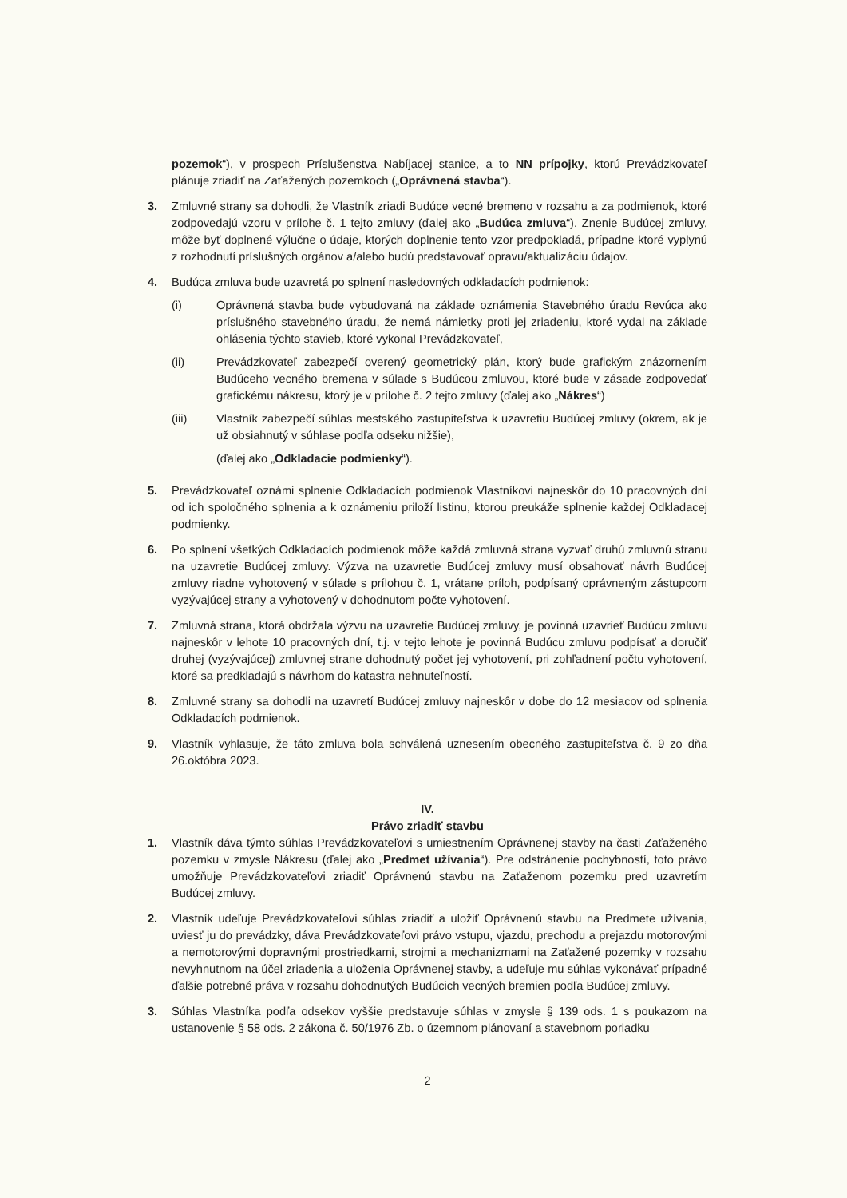pozemok“), v prospech Príslušenstva Nabíjacej stanice, a to NN prípojky, ktorú Prevádzkovateľ plánuje zriadiť na Zaťažených pozemkoch („Oprávnená stavba“).
3. Zmluvné strany sa dohodli, že Vlastník zriadi Budúce vecné bremeno v rozsahu a za podmienok, ktoré zodpovedajú vzoru v prílohe č. 1 tejto zmluvy (ďalej ako „Budúca zmluva“). Znenie Budúcej zmluvy, môže byť doplnené výlučne o údaje, ktorých doplnenie tento vzor predpokladá, prípadne ktoré vyplynú z rozhodnutí príslušných orgánov a/alebo budú predstavovať opravu/aktualizáciu údajov.
4. Budúca zmluva bude uzavretá po splnení nasledovných odkladacích podmienok:
(i) Oprávnená stavba bude vybudovaná na základe oznámenia Stavebného úradu Revúca ako príslušného stavebného úradu, že nemá námietky proti jej zriadeniu, ktoré vydal na základe ohlásenia týchto stavieb, ktoré vykonal Prevádzkovateľ,
(ii) Prevádzkovateľ zabezpečí overený geometrický plán, ktorý bude grafickým znázornením Budúceho vecného bremena v súlade s Budúcou zmluvou, ktoré bude v zásade zodpovedať grafickému nákresu, ktorý je v prílohe č. 2 tejto zmluvy (ďalej ako „Nákres“)
(iii) Vlastník zabezpečí súhlas mestského zastupiteľstva k uzavretiu Budúcej zmluvy (okrem, ak je už obsiahnutý v súhlase podľa odseku nižšie),
(ďalej ako „Odkladacie podmienky“).
5. Prevádzkovateľ oznámi splnenie Odkladacích podmienok Vlastníkovi najneskôr do 10 pracovných dní od ich spoločného splnenia a k oznámeniu priloží listinu, ktorou preukáže splnenie každej Odkladacej podmienky.
6. Po splnení všetkých Odkladacích podmienok môže každá zmluvná strana vyzvať druhú zmluvnú stranu na uzavretie Budúcej zmluvy. Výzva na uzavretie Budúcej zmluvy musí obsahovať návrh Budúcej zmluvy riadne vyhotovený v súlade s prílohou č. 1, vrátane príloh, podpísaný oprávneným zástupcom vyzývajúcej strany a vyhotovený v dohodnutom počte vyhotovení.
7. Zmluvná strana, ktorá obdržala výzvu na uzavretie Budúcej zmluvy, je povinná uzavrieť Budúcu zmluvu najneskôr v lehote 10 pracovných dní, t.j. v tejto lehote je povinná Budúcu zmluvu podpísať a doručiť druhej (vyzývajúcej) zmluvnej strane dohodnutý počet jej vyhotovení, pri zohľadnení počtu vyhotovení, ktoré sa predkladajú s návrhom do katastra nehnuteľností.
8. Zmluvné strany sa dohodli na uzavretí Budúcej zmluvy najneskôr v dobe do 12 mesiacov od splnenia Odkladacích podmienok.
9. Vlastník vyhlasuje, že táto zmluva bola schválená uznesením obecného zastupiteľstva č. 9 zo dňa 26.októbra 2023.
IV.
Právo zriadiť stavbu
1. Vlastník dáva týmto súhlas Prevádzkovateľovi s umiestnením Oprávnenej stavby na časti Zaťaženého pozemku v zmysle Nákresu (ďalej ako „Predmet užívania“). Pre odstránenie pochybností, toto právo umožňuje Prevádzkovateľovi zriadiť Oprávnenú stavbu na Zaťaženom pozemku pred uzavretím Budúcej zmluvy.
2. Vlastník udeľuje Prevádzkovateľovi súhlas zriadiť a uložiť Oprávnenú stavbu na Predmete užívania, uviesť ju do prevádzky, dáva Prevádzkovateľovi právo vstupu, vjazdu, prechodu a prejazdu motorovými a nemotorovými dopravnými prostriedkami, strojmi a mechanizmami na Zaťažené pozemky v rozsahu nevyhnutnom na účel zriadenia a uloženia Oprávnenej stavby, a udeľuje mu súhlas vykonávať prípadné ďalšie potrebné práva v rozsahu dohodnutých Budúcich vecných bremien podľa Budúcej zmluvy.
3. Súhlas Vlastníka podľa odsekov vyššie predstavuje súhlas v zmysle § 139 ods. 1 s poukazom na ustanovenie § 58 ods. 2 zákona č. 50/1976 Zb. o územnom plánovaní a stavebnom poriadku
2